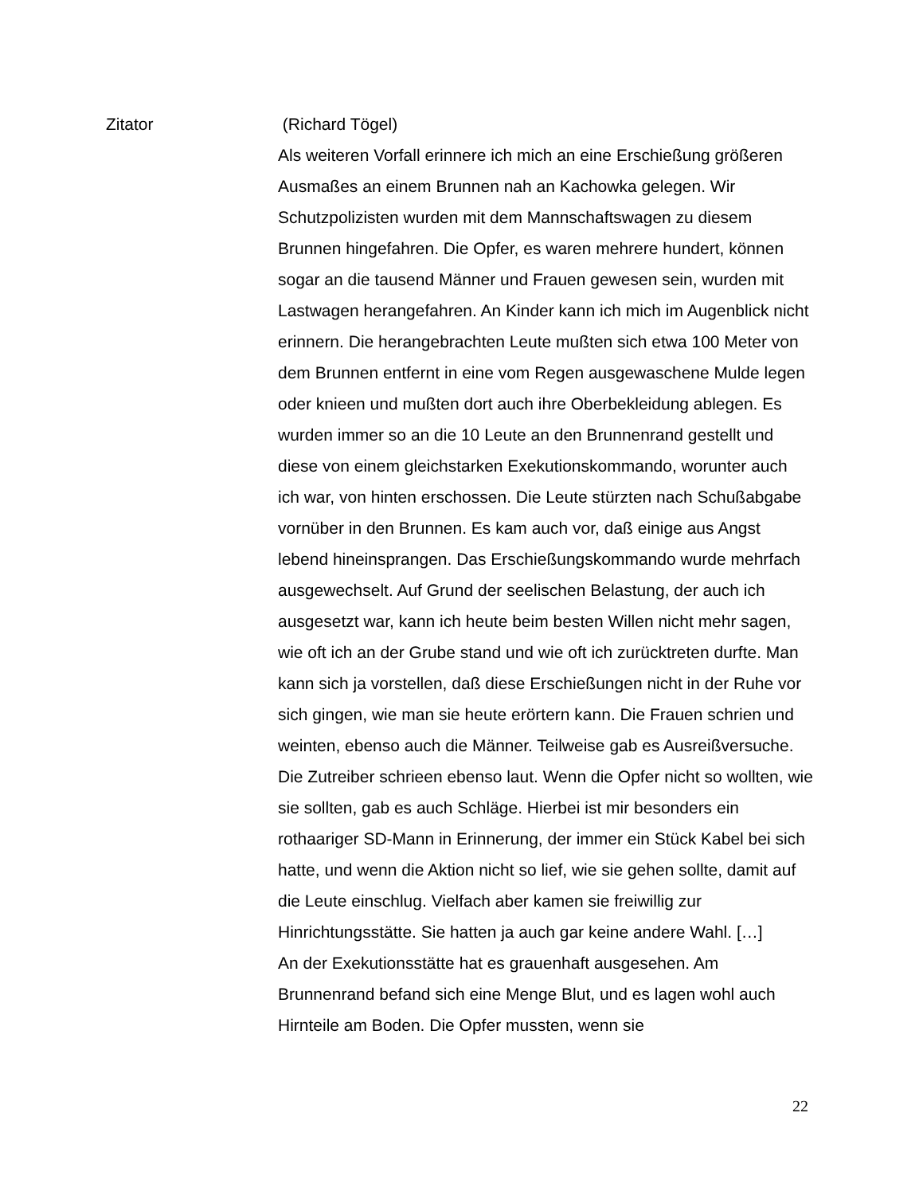Zitator (Richard Tögel)
Als weiteren Vorfall erinnere ich mich an eine Erschießung größeren Ausmaßes an einem Brunnen nah an Kachowka gelegen. Wir Schutzpolizisten wurden mit dem Mannschaftswagen zu diesem Brunnen hingefahren. Die Opfer, es waren mehrere hundert, können sogar an die tausend Männer und Frauen gewesen sein, wurden mit Lastwagen herangefahren. An Kinder kann ich mich im Augenblick nicht erinnern. Die herangebrachten Leute mußten sich etwa 100 Meter von dem Brunnen entfernt in eine vom Regen ausgewaschene Mulde legen oder knieen und mußten dort auch ihre Oberbekleidung ablegen. Es wurden immer so an die 10 Leute an den Brunnenrand gestellt und diese von einem gleichstarken Exekutionskommando, worunter auch ich war, von hinten erschossen. Die Leute stürzten nach Schußabgabe vornüber in den Brunnen. Es kam auch vor, daß einige aus Angst lebend hineinsprangen. Das Erschießungskommando wurde mehrfach ausgewechselt. Auf Grund der seelischen Belastung, der auch ich ausgesetzt war, kann ich heute beim besten Willen nicht mehr sagen, wie oft ich an der Grube stand und wie oft ich zurücktreten durfte. Man kann sich ja vorstellen, daß diese Erschießungen nicht in der Ruhe vor sich gingen, wie man sie heute erörtern kann. Die Frauen schrien und weinten, ebenso auch die Männer. Teilweise gab es Ausreißversuche. Die Zutreiber schrieen ebenso laut. Wenn die Opfer nicht so wollten, wie sie sollten, gab es auch Schläge. Hierbei ist mir besonders ein rothaariger SD-Mann in Erinnerung, der immer ein Stück Kabel bei sich hatte, und wenn die Aktion nicht so lief, wie sie gehen sollte, damit auf die Leute einschlug. Vielfach aber kamen sie freiwillig zur Hinrichtungsstätte. Sie hatten ja auch gar keine andere Wahl. […]
An der Exekutionsstätte hat es grauenhaft ausgesehen. Am Brunnenrand befand sich eine Menge Blut, und es lagen wohl auch Hirnteile am Boden. Die Opfer mussten, wenn sie
22